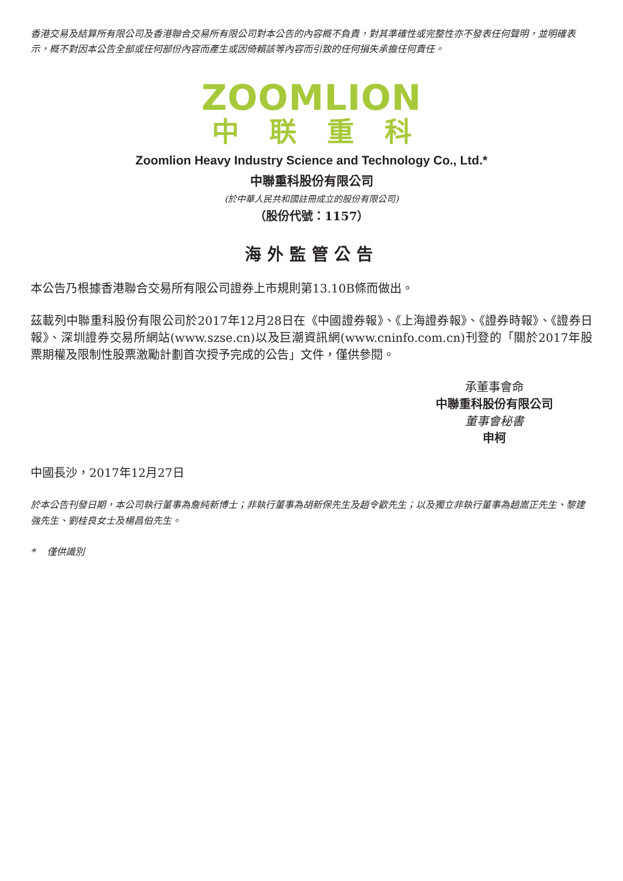香港交易及結算所有限公司及香港聯合交易所有限公司對本公告的內容概不負責，對其準確性或完整性亦不發表任何聲明，並明確表示，概不對因本公告全部或任何部份內容而產生或因倚賴該等內容而引致的任何損失承擔任何責任。
ZOOMLION
中联重科
Zoomlion Heavy Industry Science and Technology Co., Ltd.*
中聯重科股份有限公司
(於中華人民共和國註冊成立的股份有限公司)
（股份代號：1157）
海外監管公告
本公告乃根據香港聯合交易所有限公司證券上市規則第13.10B條而做出。
茲載列中聯重科股份有限公司於2017年12月28日在《中國證券報》、《上海證券報》、《證券時報》、《證券日報》、深圳證券交易所網站(www.szse.cn)以及巨潮資訊網(www.cninfo.com.cn)刊登的「關於2017年股票期權及限制性股票激勵計劃首次授予完成的公告」文件，僅供參閱。
承董事會命
中聯重科股份有限公司
董事會秘書
申柯
中國長沙，2017年12月27日
於本公告刊發日期，本公司執行董事為詹純新博士；非執行董事為胡新保先生及趙令歡先生；以及獨立非執行董事為趙嵩正先生、黎建強先生、劉桂良女士及楊昌伯先生。
* 僅供識別